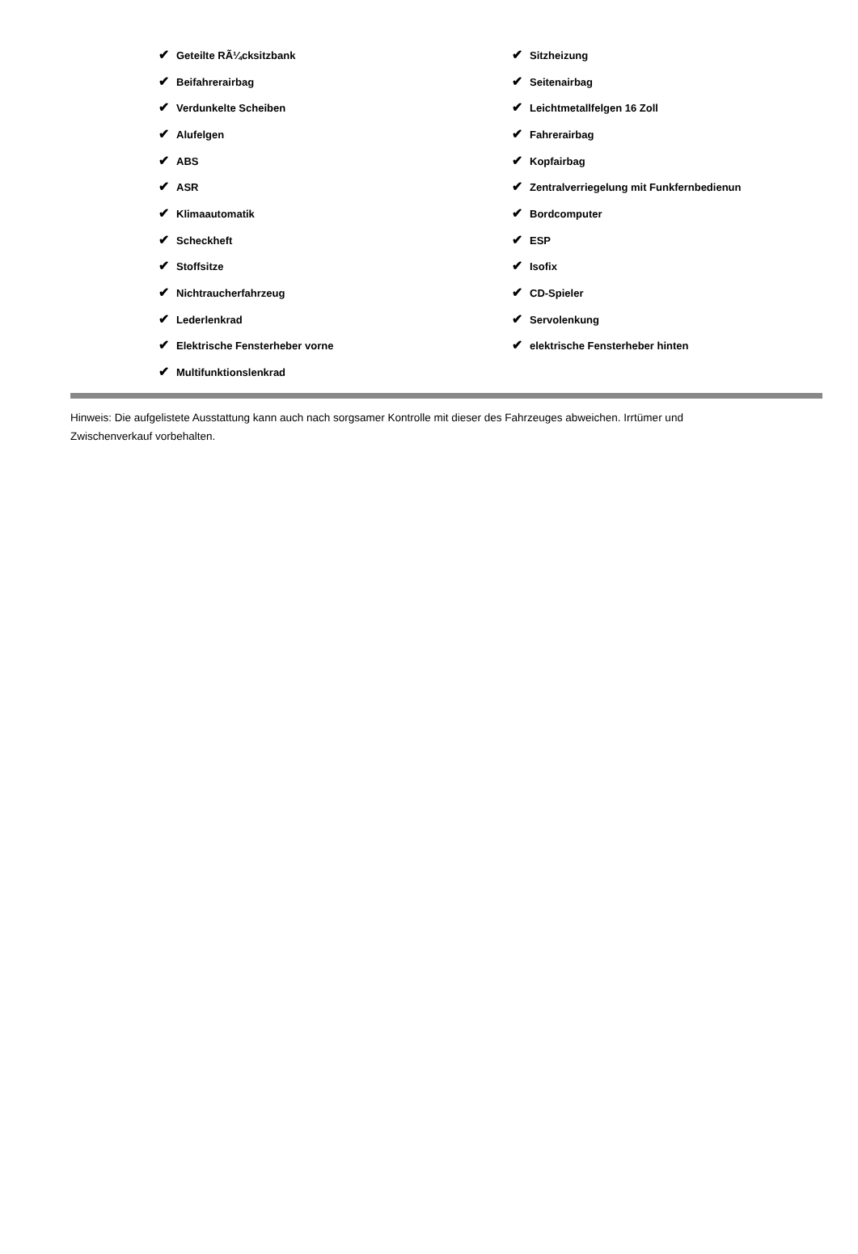| ✔ Geteilte RÃ¼cksitzbank | ✔ Sitzheizung |
| ✔ Beifahrerairbag | ✔ Seitenairbag |
| ✔ Verdunkelte Scheiben | ✔ Leichtmetallfelgen 16 Zoll |
| ✔ Alufelgen | ✔ Fahrerairbag |
| ✔ ABS | ✔ Kopfairbag |
| ✔ ASR | ✔ Zentralverriegelung mit Funkfernbedienun |
| ✔ Klimaautomatik | ✔ Bordcomputer |
| ✔ Scheckheft | ✔ ESP |
| ✔ Stoffsitze | ✔ Isofix |
| ✔ Nichtraucherfahrzeug | ✔ CD-Spieler |
| ✔ Lederlenkrad | ✔ Servolenkung |
| ✔ Elektrische Fensterheber vorne | ✔ elektrische Fensterheber hinten |
| ✔ Multifunktionslenkrad | |
Hinweis: Die aufgelistete Ausstattung kann auch nach sorgsamer Kontrolle mit dieser des Fahrzeuges abweichen. Irrtümer und Zwischenverkauf vorbehalten.